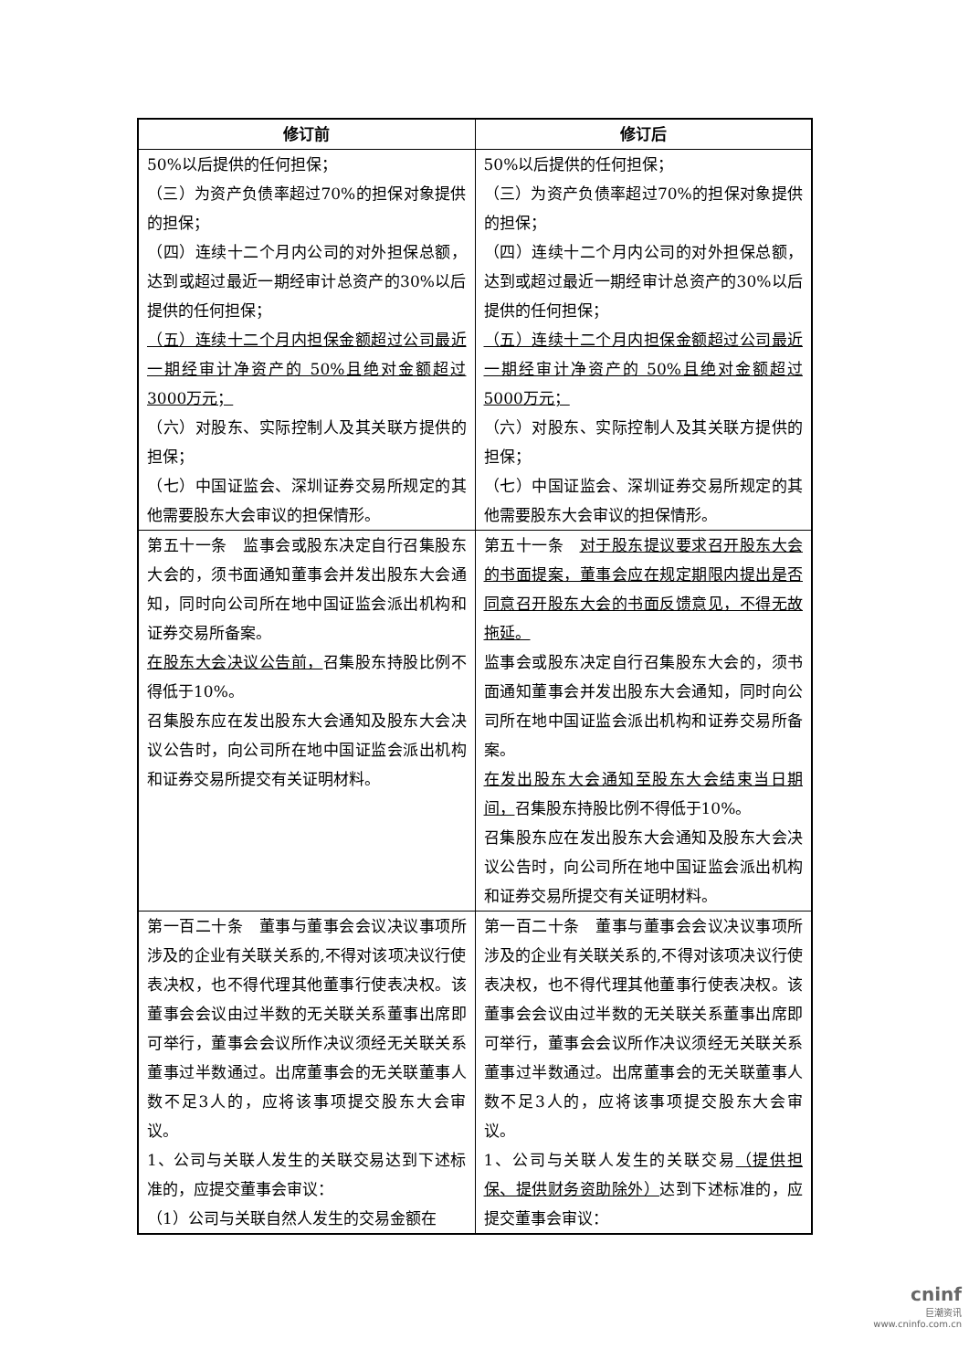| 修订前 | 修订后 |
| --- | --- |
| 50%以后提供的任何担保； （三）为资产负债率超过70%的担保对象提供的担保； （四）连续十二个月内公司的对外担保总额，达到或超过最近一期经审计总资产的30%以后提供的任何担保； （五）连续十二个月内担保金额超过公司最近一期经审计净资产的 50%且绝对金额超过3000万元； （六）对股东、实际控制人及其关联方提供的担保； （七）中国证监会、深圳证券交易所规定的其他需要股东大会审议的担保情形。 | 50%以后提供的任何担保； （三）为资产负债率超过70%的担保对象提供的担保； （四）连续十二个月内公司的对外担保总额，达到或超过最近一期经审计总资产的30%以后提供的任何担保； （五）连续十二个月内担保金额超过公司最近一期经审计净资产的 50%且绝对金额超过5000万元； （六）对股东、实际控制人及其关联方提供的担保； （七）中国证监会、深圳证券交易所规定的其他需要股东大会审议的担保情形。 |
| 第五十一条 监事会或股东决定自行召集股东大会的，须书面通知董事会并发出股东大会通知，同时向公司所在地中国证监会派出机构和证券交易所备案。 在股东大会决议公告前， 召集股东持股比例不得低于10%。 召集股东应在发出股东大会通知及股东大会决议公告时，向公司所在地中国证监会派出机构和证券交易所提交有关证明材料。 | 第五十一条 对于股东提议要求召开股东大会的书面提案，董事会应在规定期限内提出是否同意召开股东大会的书面反馈意见，不得无故拖延。 监事会或股东决定自行召集股东大会的，须书面通知董事会并发出股东大会通知，同时向公司所在地中国证监会派出机构和证券交易所备案。 在发出股东大会通知至股东大会结束当日期间， 召集股东持股比例不得低于10%。 召集股东应在发出股东大会通知及股东大会决议公告时，向公司所在地中国证监会派出机构和证券交易所提交有关证明材料。 |
| 第一百二十条 董事与董事会会议决议事项所涉及的企业有关联关系的,不得对该项决议行使表决权，也不得代理其他董事行使表决权。该董事会会议由过半数的无关联关系董事出席即可举行，董事会会议所作决议须经无关联关系董事过半数通过。出席董事会的无关联董事人数不足3人的，应将该事项提交股东大会审议。 1、公司与关联人发生的关联交易达到下述标准的，应提交董事会审议： （1）公司与关联自然人发生的交易金额在 | 第一百二十条 董事与董事会会议决议事项所涉及的企业有关联关系的,不得对该项决议行使表决权，也不得代理其他董事行使表决权。该董事会会议由过半数的无关联关系董事出席即可举行，董事会会议所作决议须经无关联关系董事过半数通过。出席董事会的无关联董事人数不足3人的，应将该事项提交股东大会审议。 1、公司与关联人发生的关联交易 （提供担保、提供财务资助除外） 达到下述标准的，应提交董事会审议： |
cninf
巨潮资讯
www.cninfo.com.cn